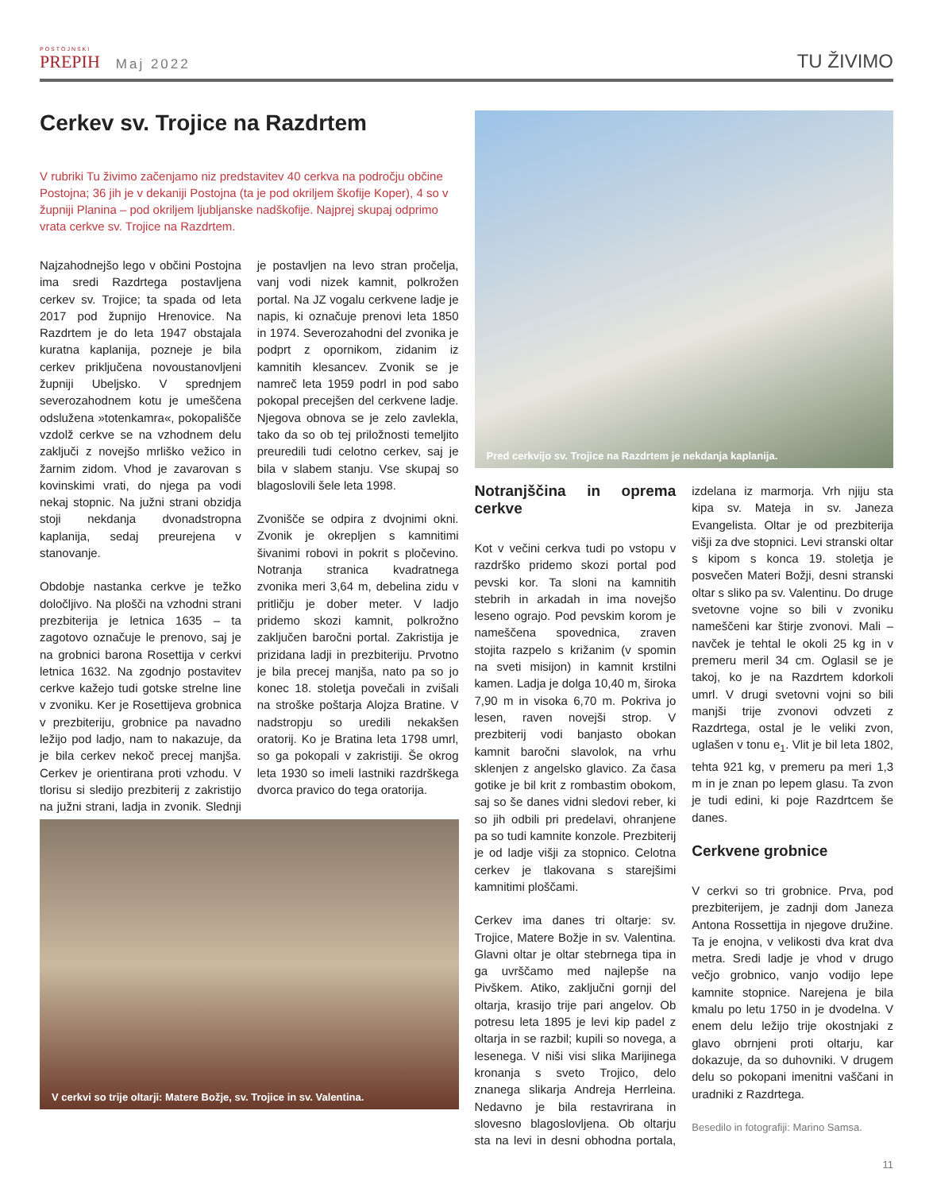POSTOJNSKI
PREPIH
Maj 2022
TU ŽIVIMO
Cerkev sv. Trojice na Razdrtem
V rubriki Tu živimo začenjamo niz predstavitev 40 cerkva na področju občine Postojna; 36 jih je v dekaniji Postojna (ta je pod okriljem škofije Koper), 4 so v župniji Planina – pod okriljem ljubljanske nadškofije. Najprej skupaj odprimo vrata cerkve sv. Trojice na Razdrtem.
Najzahodnejšo lego v občini Postojna ima sredi Razdrtega postavljena cerkev sv. Trojice; ta spada od leta 2017 pod župnijo Hrenovice. Na Razdrtem je do leta 1947 obstajala kuratna kaplanija, pozneje je bila cerkev priključena novoustanovljeni župniji Ubeljsko. V sprednjem severozahodnem kotu je umeščena odslužena »totenkamra«, pokopališče vzdolž cerkve se na vzhodnem delu zaključi z novejšo mrliško vežico in žarnim zidom. Vhod je zavarovan s kovinskimi vrati, do njega pa vodi nekaj stopnic. Na južni strani obzidja stoji nekdanja dvonadstropna kaplanija, sedaj preurejena v stanovanje.
Obdobje nastanka cerkve je težko določljivo. Na plošči na vzhodni strani prezbiterija je letnica 1635 – ta zagotovo označuje le prenovo, saj je na grobnici barona Rosettija v cerkvi letnica 1632. Na zgodnjo postavitev cerkve kažejo tudi gotske strelne line v zvoniku. Ker je Rosettijeva grobnica v prezbiteriju, grobnice pa navadno ležijo pod ladjo, nam to nakazuje, da je bila cerkev nekoč precej manjša. Cerkev je orientirana proti vzhodu. V tlorisu si sledijo prezbiterij z zakristijo na južni strani, ladja in zvonik. Slednji je postavljen na levo stran pročelja, vanj vodi nizek kamnit, polkrožen portal. Na JZ vogalu cerkvene ladje je napis, ki označuje prenovi leta 1850 in 1974. Severozahodni del zvonika je podprt z opornikom, zidanim iz kamnitih klesancev. Zvonik se je namreč leta 1959 podrl in pod sabo pokopal precejšen del cerkvene ladje. Njegova obnova se je zelo zavlekla, tako da so ob tej priložnosti temeljito preuredili tudi celotno cerkev, saj je bila v slabem stanju. Vse skupaj so blagoslovili šele leta 1998.
Zvonišče se odpira z dvojnimi okni. Zvonik je okrepljen s kamnitimi šivanimi robovi in pokrit s pločevino. Notranja stranica kvadratnega zvonika meri 3,64 m, debelina zidu v pritličju je dober meter. V ladjo pridemo skozi kamnit, polkrožno zaključen baročni portal. Zakristija je prizidana ladji in prezbiteriju. Prvotno je bila precej manjša, nato pa so jo konec 18. stoletja povečali in zvišali na stroške poštarja Alojza Bratine. V nadstropju so uredili nekakšen oratorij. Ko je Bratina leta 1798 umrl, so ga pokopali v zakristiji. Še okrog leta 1930 so imeli lastniki razdrškega dvorca pravico do tega oratorija.
V cerkvi so trije oltarji: Matere Božje, sv. Trojice in sv. Valentina.
Pred cerkvijo sv. Trojice na Razdrtem je nekdanja kaplanija.
Notranjščina in oprema cerkve
Kot v večini cerkva tudi po vstopu v razdrško pridemo skozi portal pod pevski kor. Ta sloni na kamnitih stebrih in arkadah in ima novejšo leseno ograjo. Pod pevskim korom je nameščena spovednica, zraven stojita razpelo s križanim (v spomin na sveti misijon) in kamnit krstilni kamen. Ladja je dolga 10,40 m, široka 7,90 m in visoka 6,70 m. Pokriva jo lesen, raven novejši strop. V prezbiterij vodi banjasto obokan kamnit baročni slavolok, na vrhu sklenjen z angelsko glavico. Za časa gotike je bil krit z rombastim obokom, saj so še danes vidni sledovi reber, ki so jih odbili pri predelavi, ohranjene pa so tudi kamnite konzole. Prezbiterij je od ladje višji za stopnico. Celotna cerkev je tlakovana s starejšimi kamnitimi ploščami.
Cerkev ima danes tri oltarje: sv. Trojice, Matere Božje in sv. Valentina. Glavni oltar je oltar stebrnega tipa in ga uvrščamo med najlepše na Pivškem. Atiko, zaključni gornji del oltarja, krasijo trije pari angelov. Ob potresu leta 1895 je levi kip padel z oltarja in se razbil; kupili so novega, a lesenega. V niši visi slika Marijinega kronanja s sveto Trojico, delo znanega slikarja Andreja Herrleina. Nedavno je bila restavrirana in slovesno blagoslovljena. Ob oltarju sta na levi in desni obhodna portala, izdelana iz marmorja. Vrh njiju sta kipa sv. Mateja in sv. Janeza Evangelista. Oltar je od prezbiterija višji za dve stopnici. Levi stranski oltar s kipom s konca 19. stoletja je posvečen Materi Božji, desni stranski oltar s sliko pa sv. Valentinu. Do druge svetovne vojne so bili v zvoniku nameščeni kar štirje zvonovi. Mali – navček je tehtal le okoli 25 kg in v premeru meril 34 cm. Oglasil se je takoj, ko je na Razdrtem kdorkoli umrl. V drugi svetovni vojni so bili manjši trije zvonovi odvzeti z Razdrtega, ostal je le veliki zvon, uglašen v tonu e<sub>1</sub>. Vlit je bil leta 1802, tehta 921 kg, v premeru pa meri 1,3 m in je znan po lepem glasu. Ta zvon je tudi edini, ki poje Razdrtcem še danes.
Cerkvene grobnice
V cerkvi so tri grobnice. Prva, pod prezbiterijem, je zadnji dom Janeza Antona Rossettija in njegove družine. Ta je enojna, v velikosti dva krat dva metra. Sredi ladje je vhod v drugo večjo grobnico, vanjo vodijo lepe kamnite stopnice. Narejena je bila kmalu po letu 1750 in je dvodelna. V enem delu ležijo trije okostnjaki z glavo obrnjeni proti oltarju, kar dokazuje, da so duhovniki. V drugem delu so pokopani imenitni vaščani in uradniki z Razdrtega.
Besedilo in fotografiji: Marino Samsa.
11